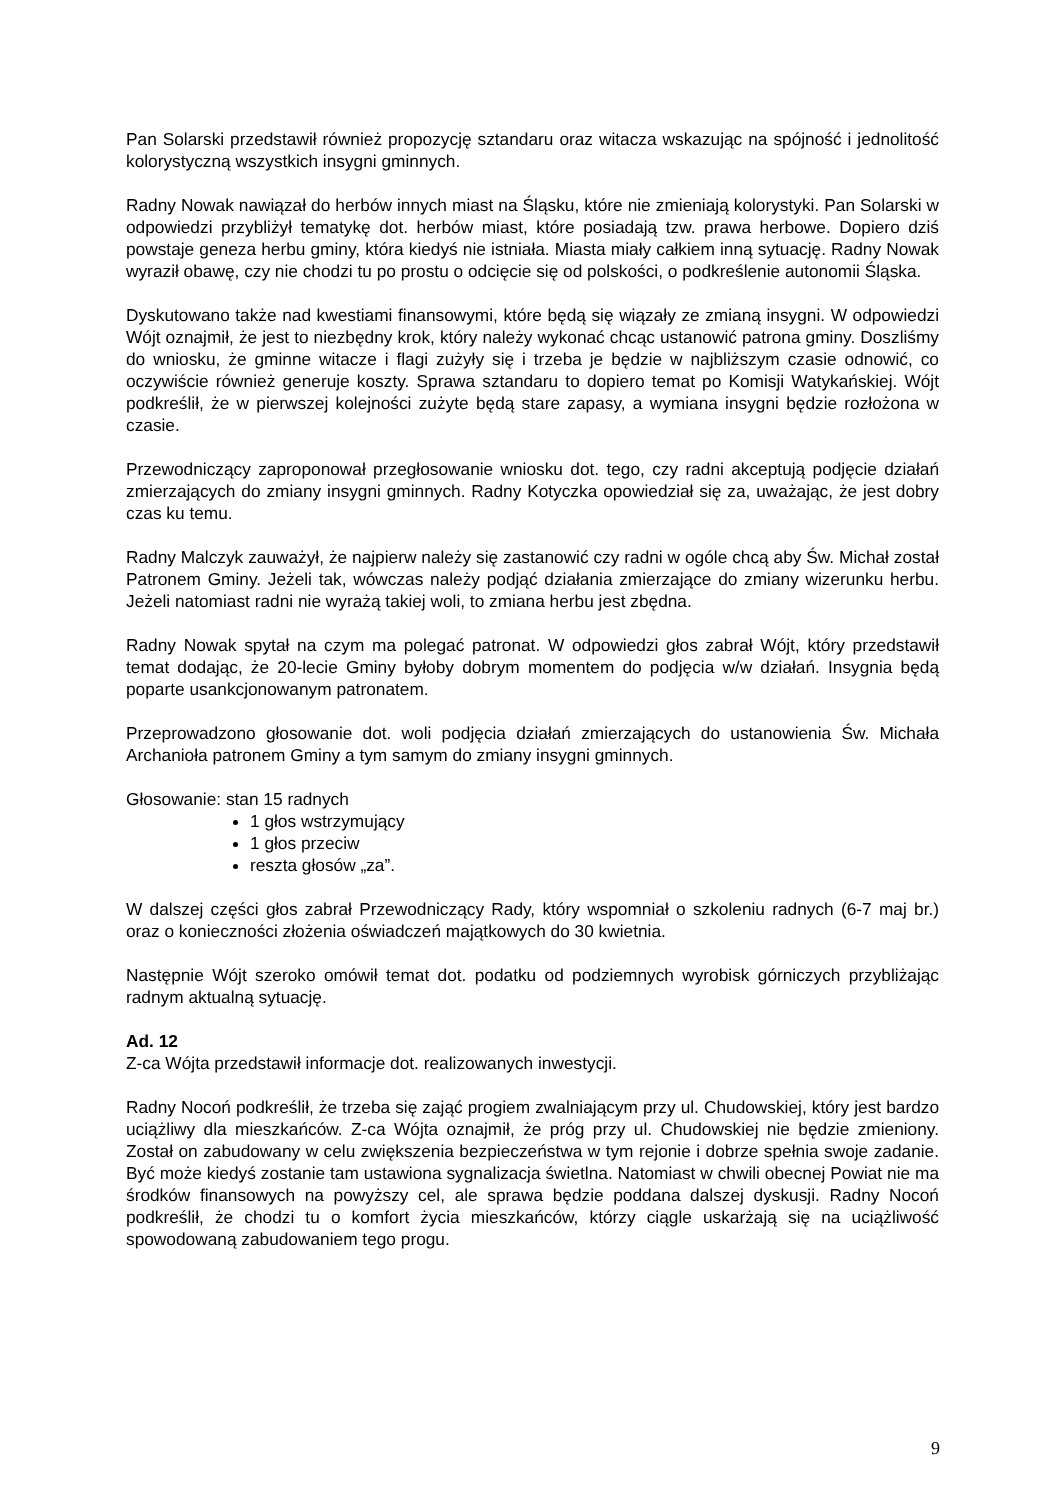Pan Solarski przedstawił również propozycję sztandaru oraz witacza wskazując na spójność i jednolitość kolorystyczną wszystkich insygni gminnych.
Radny Nowak nawiązał do herbów innych miast na Śląsku, które nie zmieniają kolorystyki. Pan Solarski w odpowiedzi przybliżył tematykę dot. herbów miast, które posiadają tzw. prawa herbowe. Dopiero dziś powstaje geneza herbu gminy, która kiedyś nie istniała. Miasta miały całkiem inną sytuację. Radny Nowak wyraził obawę, czy nie chodzi tu po prostu o odcięcie się od polskości, o podkreślenie autonomii Śląska.
Dyskutowano także nad kwestiami finansowymi, które będą się wiązały ze zmianą insygni. W odpowiedzi Wójt oznajmił, że jest to niezbędny krok, który należy wykonać chcąc ustanowić patrona gminy. Doszliśmy do wniosku, że gminne witacze i flagi zużyły się i trzeba je będzie w najbliższym czasie odnowić, co oczywiście również generuje koszty. Sprawa sztandaru to dopiero temat po Komisji Watykańskiej. Wójt podkreślił, że w pierwszej kolejności zużyte będą stare zapasy, a wymiana insygni będzie rozłożona w czasie.
Przewodniczący zaproponował przegłosowanie wniosku dot. tego, czy radni akceptują podjęcie działań zmierzających do zmiany insygni gminnych. Radny Kotyczka opowiedział się za, uważając, że jest dobry czas ku temu.
Radny Malczyk zauważył, że najpierw należy się zastanowić czy radni w ogóle chcą aby Św. Michał został Patronem Gminy. Jeżeli tak, wówczas należy podjąć działania zmierzające do zmiany wizerunku herbu. Jeżeli natomiast radni nie wyrażą takiej woli, to zmiana herbu jest zbędna.
Radny Nowak spytał na czym ma polegać patronat. W odpowiedzi głos zabrał Wójt, który przedstawił temat dodając, że 20-lecie Gminy byłoby dobrym momentem do podjęcia w/w działań. Insygnia będą poparte usankcjonowanym patronatem.
Przeprowadzono głosowanie dot. woli podjęcia działań zmierzających do ustanowienia Św. Michała Archanioła patronem Gminy a tym samym do zmiany insygni gminnych.
Głosowanie: stan 15 radnych
1 głos wstrzymujący
1 głos przeciw
reszta głosów „za”.
W dalszej części głos zabrał Przewodniczący Rady, który wspomniał o szkoleniu radnych (6-7 maj br.) oraz o konieczności złożenia oświadczeń majątkowych do 30 kwietnia.
Następnie Wójt szeroko omówił temat dot. podatku od podziemnych wyrobisk górniczych przybliżając radnym aktualną sytuację.
Ad. 12
Z-ca Wójta przedstawił informacje dot. realizowanych inwestycji.
Radny Nocoń podkreślił, że trzeba się zająć progiem zwalniającym przy ul. Chudowskiej, który jest bardzo uciążliwy dla mieszkańców. Z-ca Wójta oznajmił, że próg przy ul. Chudowskiej nie będzie zmieniony. Został on zabudowany w celu zwiększenia bezpieczeństwa w tym rejonie i dobrze spełnia swoje zadanie. Być może kiedyś zostanie tam ustawiona sygnalizacja świetlna. Natomiast w chwili obecnej Powiat nie ma środków finansowych na powyższy cel, ale sprawa będzie poddana dalszej dyskusji. Radny Nocoń podkreślił, że chodzi tu o komfort życia mieszkańców, którzy ciągle uskarżają się na uciążliwość spowodowaną zabudowaniem tego progu.
9